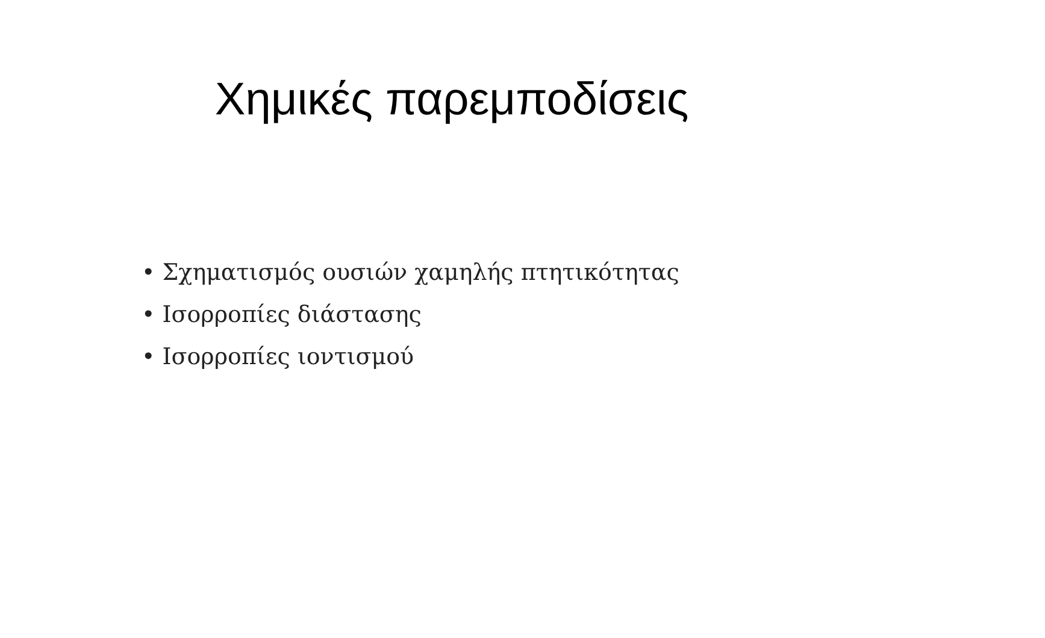Χημικές παρεμποδίσεις
• Σχηματισμός ουσιών χαμηλής πτητικότητας
• Ισορροπίες διάστασης
• Ισορροπίες ιοντισμού